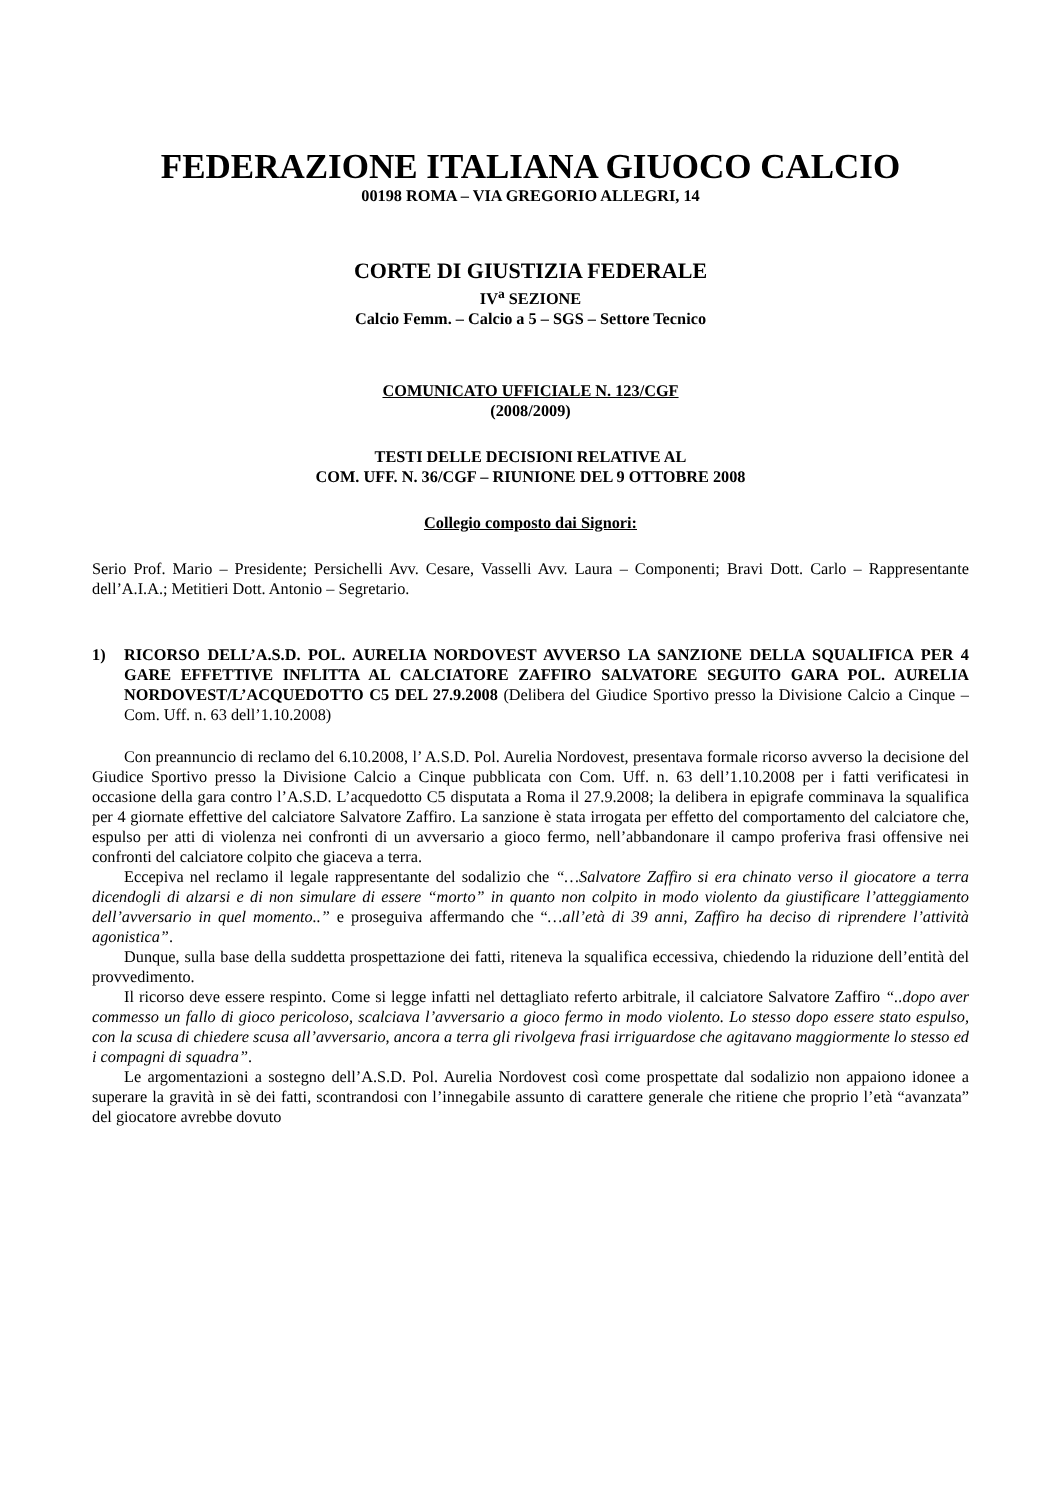FEDERAZIONE ITALIANA GIUOCO CALCIO
00198 ROMA – VIA GREGORIO ALLEGRI, 14
CORTE DI GIUSTIZIA FEDERALE
IV<sup>a</sup> SEZIONE
Calcio Femm. – Calcio a 5 – SGS – Settore Tecnico
COMUNICATO UFFICIALE N. 123/CGF
(2008/2009)
TESTI DELLE DECISIONI RELATIVE AL
COM. UFF. N. 36/CGF – RIUNIONE DEL 9 OTTOBRE 2008
Collegio composto dai Signori:
Serio Prof. Mario – Presidente; Persichelli Avv. Cesare, Vasselli Avv. Laura – Componenti; Bravi Dott. Carlo – Rappresentante dell’A.I.A.; Metitieri Dott. Antonio – Segretario.
1) RICORSO DELL’A.S.D. POL. AURELIA NORDOVEST AVVERSO LA SANZIONE DELLA SQUALIFICA PER 4 GARE EFFETTIVE INFLITTA AL CALCIATORE ZAFFIRO SALVATORE SEGUITO GARA POL. AURELIA NORDOVEST/L’ACQUEDOTTO C5 DEL 27.9.2008 (Delibera del Giudice Sportivo presso la Divisione Calcio a Cinque – Com. Uff. n. 63 dell’1.10.2008)
Con preannuncio di reclamo del 6.10.2008, l’ A.S.D. Pol. Aurelia Nordovest, presentava formale ricorso avverso la decisione del Giudice Sportivo presso la Divisione Calcio a Cinque pubblicata con Com. Uff. n. 63 dell’1.10.2008 per i fatti verificatesi in occasione della gara contro l’A.S.D. L’acquedotto C5 disputata a Roma il 27.9.2008; la delibera in epigrafe comminava la squalifica per 4 giornate effettive del calciatore Salvatore Zaffiro. La sanzione è stata irrogata per effetto del comportamento del calciatore che, espulso per atti di violenza nei confronti di un avversario a gioco fermo, nell’abbandonare il campo proferiva frasi offensive nei confronti del calciatore colpito che giaceva a terra.
Eccepiva nel reclamo il legale rappresentante del sodalizio che “…Salvatore Zaffiro si era chinato verso il giocatore a terra dicendogli di alzarsi e di non simulare di essere “morto” in quanto non colpito in modo violento da giustificare l’atteggiamento dell’avversario in quel momento..” e proseguiva affermando che “…all’età di 39 anni, Zaffiro ha deciso di riprendere l’attività agonistica”.
Dunque, sulla base della suddetta prospettazione dei fatti, riteneva la squalifica eccessiva, chiedendo la riduzione dell’entità del provvedimento.
Il ricorso deve essere respinto. Come si legge infatti nel dettagliato referto arbitrale, il calciatore Salvatore Zaffiro “..dopo aver commesso un fallo di gioco pericoloso, scalciava l’avversario a gioco fermo in modo violento. Lo stesso dopo essere stato espulso, con la scusa di chiedere scusa all’avversario, ancora a terra gli rivolgeva frasi irriguardose che agitavano maggiormente lo stesso ed i compagni di squadra”.
Le argomentazioni a sostegno dell’A.S.D. Pol. Aurelia Nordovest così come prospettate dal sodalizio non appaiono idonee a superare la gravità in sè dei fatti, scontrandosi con l’innegabile assunto di carattere generale che ritiene che proprio l’età “avanzata” del giocatore avrebbe dovuto